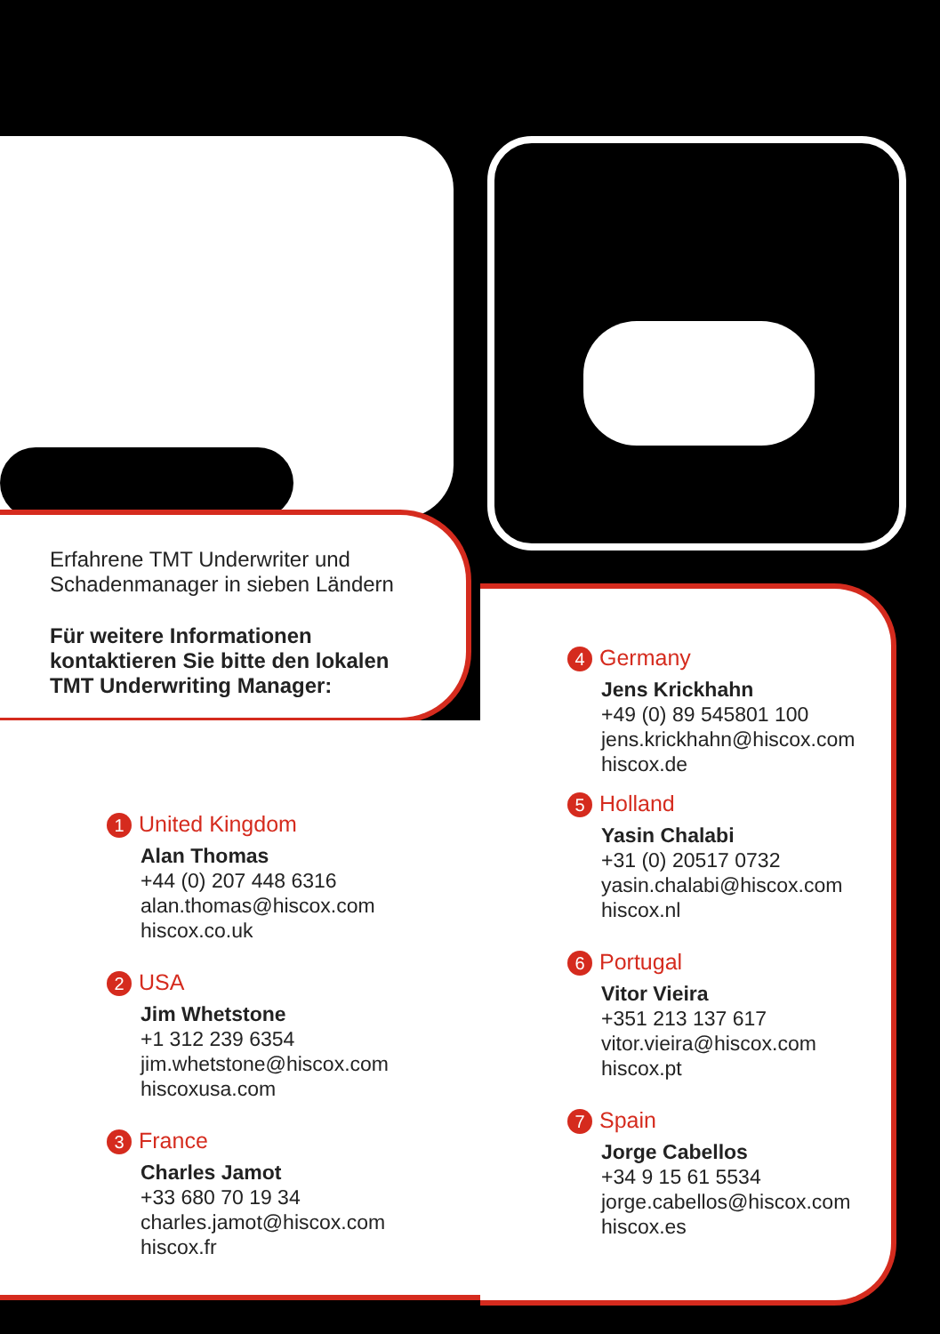Erfahrene TMT Underwriter und
Schadenmanager in sieben Ländern
Für weitere Informationen
kontaktieren Sie bitte den lokalen
TMT Underwriting Manager:
1 United Kingdom
Alan Thomas
+44 (0) 207 448 6316
alan.thomas@hiscox.com
hiscox.co.uk
2 USA
Jim Whetstone
+1 312 239 6354
jim.whetstone@hiscox.com
hiscoxusa.com
3 France
Charles Jamot
+33 680 70 19 34
charles.jamot@hiscox.com
hiscox.fr
4 Germany
Jens Krickhahn
+49 (0) 89 545801 100
jens.krickhahn@hiscox.com
hiscox.de
5 Holland
Yasin Chalabi
+31 (0) 20517 0732
yasin.chalabi@hiscox.com
hiscox.nl
6 Portugal
Vitor Vieira
+351 213 137 617
vitor.vieira@hiscox.com
hiscox.pt
7 Spain
Jorge Cabellos
+34 9 15 61 5534
jorge.cabellos@hiscox.com
hiscox.es